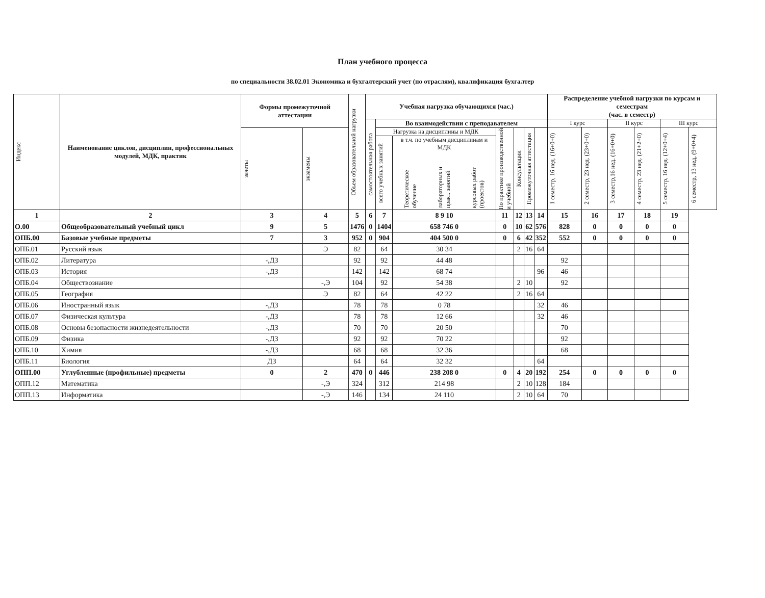План учебного процесса
по специальности 38.02.01 Экономика и бухгалтерский учет (по отраслям), квалификация бухгалтер
| Индекс | Наименование циклов, дисциплин, профессиональных модулей, МДК, практик | Формы промежуточной аттестации | | Объем образовательной нагрузки | Учебная нагрузка обучающихся (час.) | | | | | | | Распределение учебной нагрузки по курсам и семестрам (час. в семестр) | | | | | |
| --- | --- | --- | --- | --- | --- | --- | --- | --- | --- | --- | --- | --- | --- | --- | --- | --- | --- |
| | | | | | самостоятельная работа | Во взаимодействии с преподавателем | | | | | | I курс | | II курс | | III курс | |
| | | | | | | | | | | | | 1 семестр, 16 нед. (16+0+0) | 2 семестр, 23 нед. (23+0+0) | 3 семестр,16 нед. (16+0+0) | 4 семестр, 23 нед. (21+2+0) | 5 семестр, 16 нед. (12+0+4) | 6 семестр, 13 нед, (9+0+4) |
| | | зачеты | экзамены | | | Нагрузка на дисциплины и МДК | | По практике производственной и учебной | Консультации | Промежуточная аттестация | | | | | | | |
| | | | | | | всего учебных занятий | в т.ч. по учебным дисциплинам и МДК Теоретическое обучение лабораторных и практ. занятий курсовых работ (проектов) | | | | | | | | | | |
| 1 | 2 | 3 | 4 | 5 | 6 | 7 | 8 9 10 | 11 | 12 | 13 | 14 | 15 | 16 | 17 | 18 | 19 | |
| О.00 | Общеобразовательный учебный цикл | 9 | 5 | 1476 | 0 | 1404 | 658 746 0 | 0 | 10 | 62 | 576 | 828 | 0 | 0 | 0 | 0 | |
| ОПБ.00 | Базовые учебные предметы | 7 | 3 | 952 | 0 | 904 | 404 500 0 | 0 | 6 | 42 | 352 | 552 | 0 | 0 | 0 | 0 | |
| ОПБ.01 | Русский язык | | Э | 82 | | 64 | 30 34 | | 2 | 16 | 64 | | | | | | |
| ОПБ.02 | Литература | -,ДЗ | | 92 | | 92 | 44 48 | | | | | 92 | | | | | |
| ОПБ.03 | История | -,ДЗ | | 142 | | 142 | 68 74 | | | | 96 | 46 | | | | | |
| ОПБ.04 | Обществознание | | -,Э | 104 | | 92 | 54 38 | | 2 | 10 | | 92 | | | | | |
| ОПБ.05 | География | | Э | 82 | | 64 | 42 22 | | 2 | 16 | 64 | | | | | | |
| ОПБ.06 | Иностранный язык | -,ДЗ | | 78 | | 78 | 0 78 | | | | 32 | 46 | | | | | |
| ОПБ.07 | Физическая культура | -,ДЗ | | 78 | | 78 | 12 66 | | | | 32 | 46 | | | | | |
| ОПБ.08 | Основы безопасности жизнедеятельности | -,ДЗ | | 70 | | 70 | 20 50 | | | | | 70 | | | | | |
| ОПБ.09 | Физика | -,ДЗ | | 92 | | 92 | 70 22 | | | | | 92 | | | | | |
| ОПБ.10 | Химия | -,ДЗ | | 68 | | 68 | 32 36 | | | | | 68 | | | | | |
| ОПБ.11 | Биология | ДЗ | | 64 | | 64 | 32 32 | | | | 64 | | | | | | |
| ОПП.00 | Углубленные (профильные) предметы | 0 | 2 | 470 | 0 | 446 | 238 208 0 | 0 | 4 | 20 | 192 | 254 | 0 | 0 | 0 | 0 | |
| ОПП.12 | Математика | | -,Э | 324 | | 312 | 214 98 | | 2 | 10 | 128 | 184 | | | | | |
| ОПП.13 | Информатика | | -,Э | 146 | | 134 | 24 110 | | 2 | 10 | 64 | 70 | | | | | |